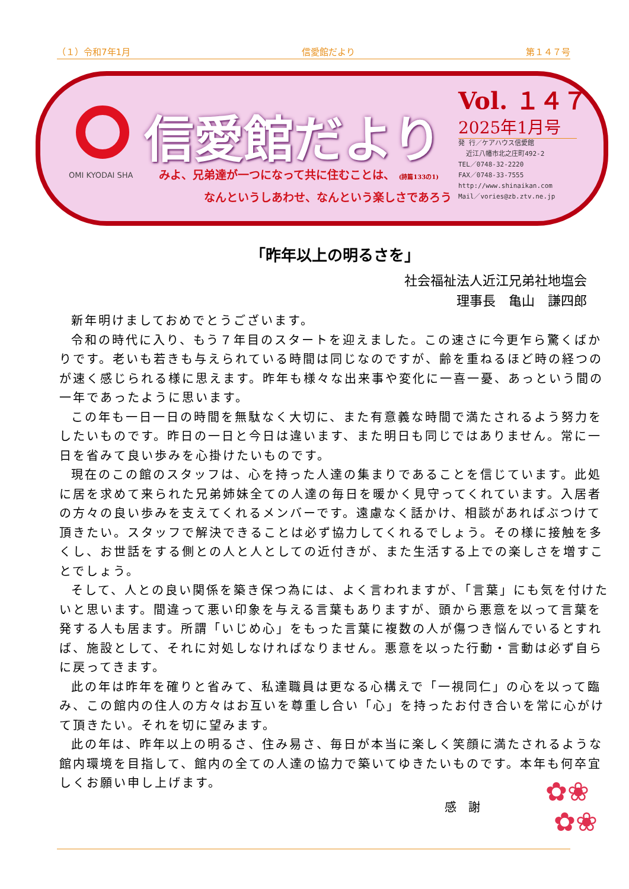（１）令和7年1月 信愛館だより 第１４７号
OMI KYODAI SHA
信愛館だより
みよ、兄弟達が一つになって共に住むことは、 (詩篇133の1)
    なんというしあわせ、なんという楽しさであろう
Vol. １４７
2025年1月号
発 行／ケアハウス信愛館
  近江八幡市北之庄町492-2
TEL／0748-32-2220
FAX／0748-33-7555
http://www.shinaikan.com
Mail／vories@zb.ztv.ne.jp
「昨年以上の明るさを」
社会福祉法人近江兄弟社地塩会
理事長　亀山　謙四郎
新年明けましておめでとうございます。
令和の時代に入り、もう７年目のスタートを迎えました。この速さに今更乍ら驚くばかりです。老いも若きも与えられている時間は同じなのですが、齢を重ねるほど時の経つのが速く感じられる様に思えます。昨年も様々な出来事や変化に一喜一憂、あっという間の一年であったように思います。
この年も一日一日の時間を無駄なく大切に、また有意義な時間で満たされるよう努力をしたいものです。昨日の一日と今日は違います、また明日も同じではありません。常に一日を省みて良い歩みを心掛けたいものです。
現在のこの館のスタッフは、心を持った人達の集まりであることを信じています。此処に居を求めて来られた兄弟姉妹全ての人達の毎日を暖かく見守ってくれています。入居者の方々の良い歩みを支えてくれるメンバーです。遠慮なく話かけ、相談があればぶつけて頂きたい。スタッフで解決できることは必ず協力してくれるでしょう。その様に接触を多くし、お世話をする側との人と人としての近付きが、また生活する上での楽しさを増すことでしょう。
そして、人との良い関係を築き保つ為には、よく言われますが、「言葉」にも気を付けたいと思います。間違って悪い印象を与える言葉もありますが、頭から悪意を以って言葉を発する人も居ます。所謂「いじめ心」をもった言葉に複数の人が傷つき悩んでいるとすれば、施設として、それに対処しなければなりません。悪意を以った行動・言動は必ず自らに戻ってきます。
此の年は昨年を確りと省みて、私達職員は更なる心構えで「一視同仁」の心を以って臨み、この館内の住人の方々はお互いを尊重し合い「心」を持ったお付き合いを常に心がけて頂きたい。それを切に望みます。
此の年は、昨年以上の明るさ、住み易さ、毎日が本当に楽しく笑顔に満たされるような館内環境を目指して、館内の全ての人達の協力で築いてゆきたいものです。本年も何卒宜しくお願い申し上げます。
感　謝
✿❀
✿❀